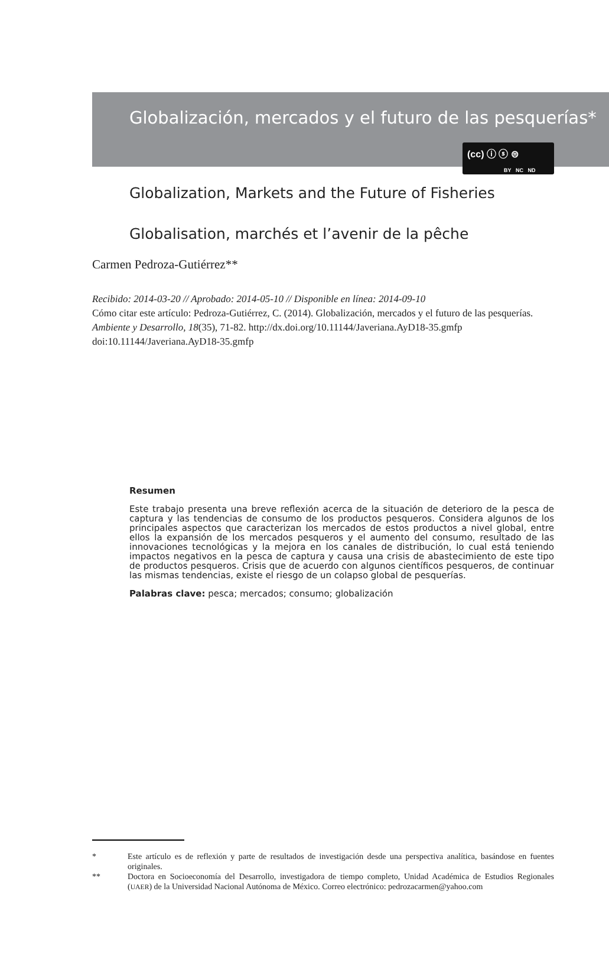(cc) ⓘ ⓢ ⊜
BY NC ND
Globalización, mercados y el futuro de las pesquerías*
Globalization, Markets and the Future of Fisheries
Globalisation, marchés et l’avenir de la pêche
Carmen Pedroza-Gutiérrez**
Recibido: 2014-03-20 // Aprobado: 2014-05-10 // Disponible en línea: 2014-09-10
Cómo citar este artículo: Pedroza-Gutiérrez, C. (2014). Globalización, mercados y el futuro de las pesquerías. Ambiente y Desarrollo, 18(35), 71-82. http://dx.doi.org/10.11144/Javeriana.AyD18-35.gmfp
doi:10.11144/Javeriana.AyD18-35.gmfp
Resumen
Este trabajo presenta una breve reflexión acerca de la situación de deterioro de la pesca de captura y las tendencias de consumo de los productos pesqueros. Considera algunos de los principales aspectos que caracterizan los mercados de estos productos a nivel global, entre ellos la expansión de los mercados pesqueros y el aumento del consumo, resultado de las innovaciones tecnológicas y la mejora en los canales de distribución, lo cual está teniendo impactos negativos en la pesca de captura y causa una crisis de abastecimiento de este tipo de productos pesqueros. Crisis que de acuerdo con algunos científicos pesqueros, de continuar las mismas tendencias, existe el riesgo de un colapso global de pesquerías.
Palabras clave: pesca; mercados; consumo; globalización
* Este artículo es de reflexión y parte de resultados de investigación desde una perspectiva analítica, basándose en fuentes originales.
** Doctora en Socioeconomía del Desarrollo, investigadora de tiempo completo, Unidad Académica de Estudios Regionales (UAER) de la Universidad Nacional Autónoma de México. Correo electrónico: pedrozacarmen@yahoo.com